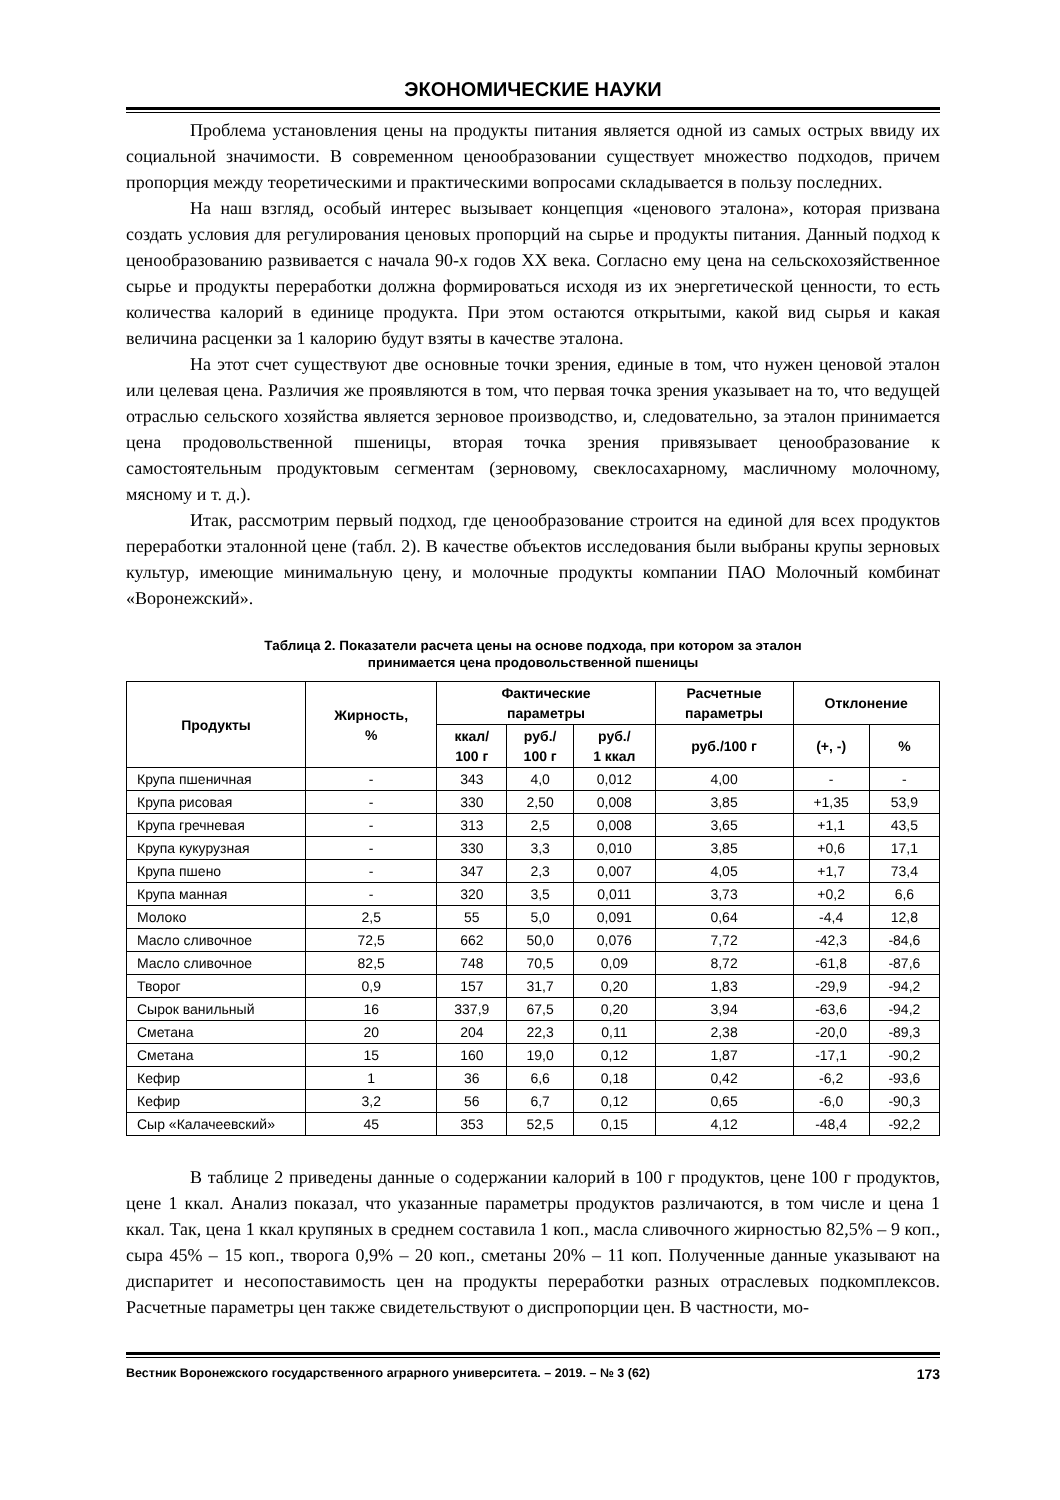ЭКОНОМИЧЕСКИЕ НАУКИ
Проблема установления цены на продукты питания является одной из самых острых ввиду их социальной значимости. В современном ценообразовании существует множество подходов, причем пропорция между теоретическими и практическими вопросами складывается в пользу последних.
На наш взгляд, особый интерес вызывает концепция «ценового эталона», которая призвана создать условия для регулирования ценовых пропорций на сырье и продукты питания. Данный подход к ценообразованию развивается с начала 90-х годов XX века. Согласно ему цена на сельскохозяйственное сырье и продукты переработки должна формироваться исходя из их энергетической ценности, то есть количества калорий в единице продукта. При этом остаются открытыми, какой вид сырья и какая величина расценки за 1 калорию будут взяты в качестве эталона.
На этот счет существуют две основные точки зрения, единые в том, что нужен ценовой эталон или целевая цена. Различия же проявляются в том, что первая точка зрения указывает на то, что ведущей отраслью сельского хозяйства является зерновое производство, и, следовательно, за эталон принимается цена продовольственной пшеницы, вторая точка зрения привязывает ценообразование к самостоятельным продуктовым сегментам (зерновому, свеклосахарному, масличному молочному, мясному и т. д.).
Итак, рассмотрим первый подход, где ценообразование строится на единой для всех продуктов переработки эталонной цене (табл. 2). В качестве объектов исследования были выбраны крупы зерновых культур, имеющие минимальную цену, и молочные продукты компании ПАО Молочный комбинат «Воронежский».
Таблица 2. Показатели расчета цены на основе подхода, при котором за эталон
принимается цена продовольственной пшеницы
| Продукты | Жирность, % | Фактические параметры | | | Расчетные параметры | Отклонение | |
| --- | --- | --- | --- | --- | --- | --- | --- |
| | | ккал/ 100 г | руб./ 100 г | руб./ 1 ккал | руб./100 г | (+, -) | % |
| Крупа пшеничная | - | 343 | 4,0 | 0,012 | 4,00 | - | - |
| Крупа рисовая | - | 330 | 2,50 | 0,008 | 3,85 | +1,35 | 53,9 |
| Крупа гречневая | - | 313 | 2,5 | 0,008 | 3,65 | +1,1 | 43,5 |
| Крупа кукурузная | - | 330 | 3,3 | 0,010 | 3,85 | +0,6 | 17,1 |
| Крупа пшено | - | 347 | 2,3 | 0,007 | 4,05 | +1,7 | 73,4 |
| Крупа манная | - | 320 | 3,5 | 0,011 | 3,73 | +0,2 | 6,6 |
| Молоко | 2,5 | 55 | 5,0 | 0,091 | 0,64 | -4,4 | 12,8 |
| Масло сливочное | 72,5 | 662 | 50,0 | 0,076 | 7,72 | -42,3 | -84,6 |
| Масло сливочное | 82,5 | 748 | 70,5 | 0,09 | 8,72 | -61,8 | -87,6 |
| Творог | 0,9 | 157 | 31,7 | 0,20 | 1,83 | -29,9 | -94,2 |
| Сырок ванильный | 16 | 337,9 | 67,5 | 0,20 | 3,94 | -63,6 | -94,2 |
| Сметана | 20 | 204 | 22,3 | 0,11 | 2,38 | -20,0 | -89,3 |
| Сметана | 15 | 160 | 19,0 | 0,12 | 1,87 | -17,1 | -90,2 |
| Кефир | 1 | 36 | 6,6 | 0,18 | 0,42 | -6,2 | -93,6 |
| Кефир | 3,2 | 56 | 6,7 | 0,12 | 0,65 | -6,0 | -90,3 |
| Сыр «Калачеевский» | 45 | 353 | 52,5 | 0,15 | 4,12 | -48,4 | -92,2 |
В таблице 2 приведены данные о содержании калорий в 100 г продуктов, цене 100 г продуктов, цене 1 ккал. Анализ показал, что указанные параметры продуктов различаются, в том числе и цена 1 ккал. Так, цена 1 ккал крупяных в среднем составила 1 коп., масла сливочного жирностью 82,5% – 9 коп., сыра 45% – 15 коп., творога 0,9% – 20 коп., сметаны 20% – 11 коп. Полученные данные указывают на диспаритет и несопоставимость цен на продукты переработки разных отраслевых подкомплексов. Расчетные параметры цен также свидетельствуют о диспропорции цен. В частности, мо-
Вестник Воронежского государственного аграрного университета. – 2019. – № 3 (62) 173